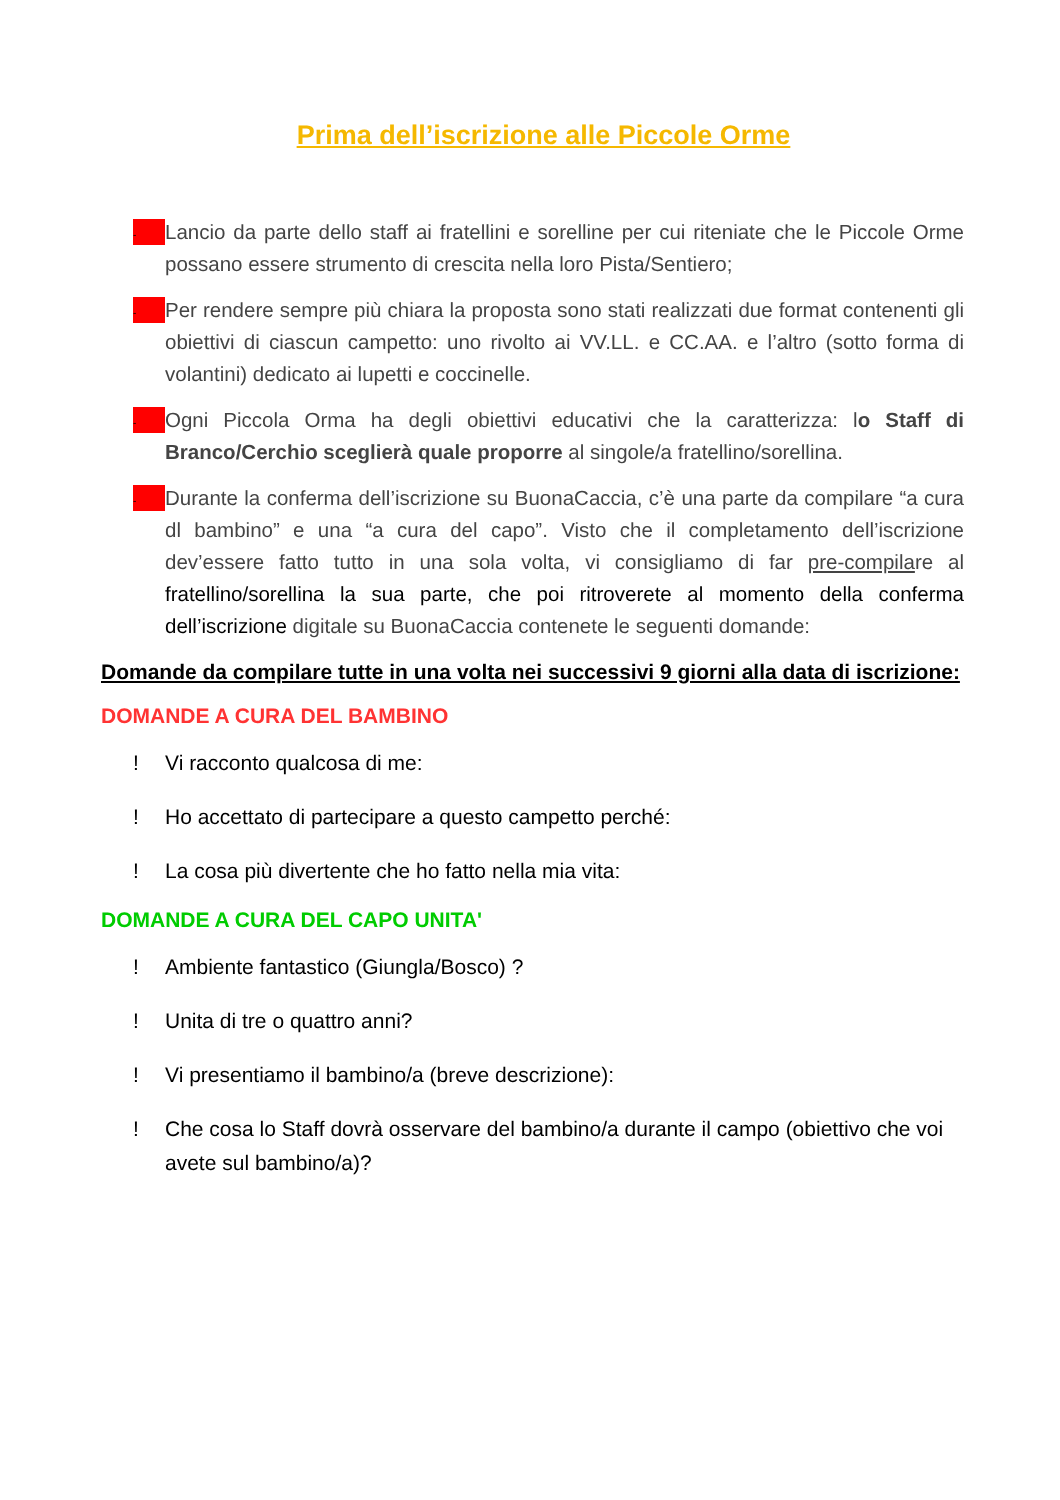Prima dell’iscrizione alle Piccole Orme
-
Lancio da parte dello staff ai fratellini e sorelline per cui riteniate che le Piccole Orme possano essere strumento di crescita nella loro Pista/Sentiero;
-
Per rendere sempre più chiara la proposta sono stati realizzati due format contenenti gli obiettivi di ciascun campetto: uno rivolto ai VV.LL. e CC.AA. e l’altro (sotto forma di volantini) dedicato ai lupetti e coccinelle.
-
Ogni Piccola Orma ha degli obiettivi educativi che la caratterizza: lo Staff di Branco/Cerchio sceglierà quale proporre al singole/a fratellino/sorellina.
-
Durante la conferma dell’iscrizione su BuonaCaccia, c’è una parte da compilare “a cura dl bambino” e una “a cura del capo”. Visto che il completamento dell’iscrizione dev’essere fatto tutto in una sola volta, vi consigliamo di far pre-compilare al fratellino/sorellina la sua parte, che poi ritroverete al momento della conferma dell’iscrizione digitale su BuonaCaccia contenete le seguenti domande:
Domande da compilare tutte in una volta nei successivi 9 giorni alla data di iscrizione:
DOMANDE A CURA DEL BAMBINO
! Vi racconto qualcosa di me:
! Ho accettato di partecipare a questo campetto perché:
! La cosa più divertente che ho fatto nella mia vita:
DOMANDE A CURA DEL CAPO UNITA'
! Ambiente fantastico (Giungla/Bosco) ?
! Unita di tre o quattro anni?
! Vi presentiamo il bambino/a (breve descrizione):
! Che cosa lo Staff dovrà osservare del bambino/a durante il campo (obiettivo che voi avete sul bambino/a)?